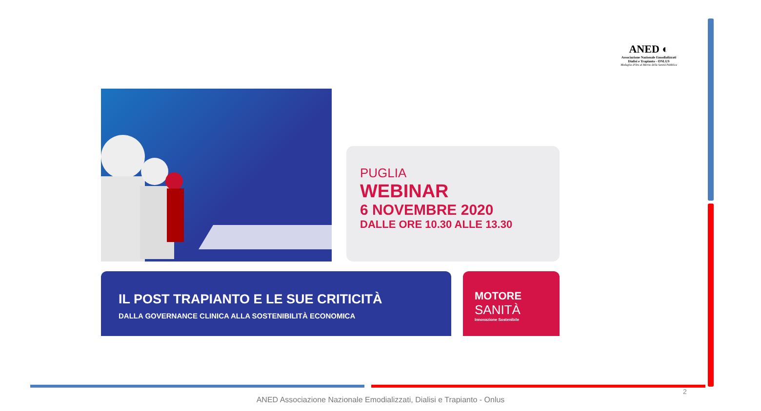ANED ◐
Associazione Nazionale Emodializzati
Dialisi e Trapianto - ONLUS
Medaglia d'Oro al Merito della Sanità Pubblica
PUGLIA
WEBINAR
6 NOVEMBRE 2020
DALLE ORE 10.30 ALLE 13.30
IL POST TRAPIANTO E LE SUE CRITICITÀ
DALLA GOVERNANCE CLINICA ALLA SOSTENIBILITÀ ECONOMICA
MOTORE
SANITÀ
Innovazione Sostenibile
2
ANED Associazione Nazionale Emodializzati, Dialisi e Trapianto - Onlus